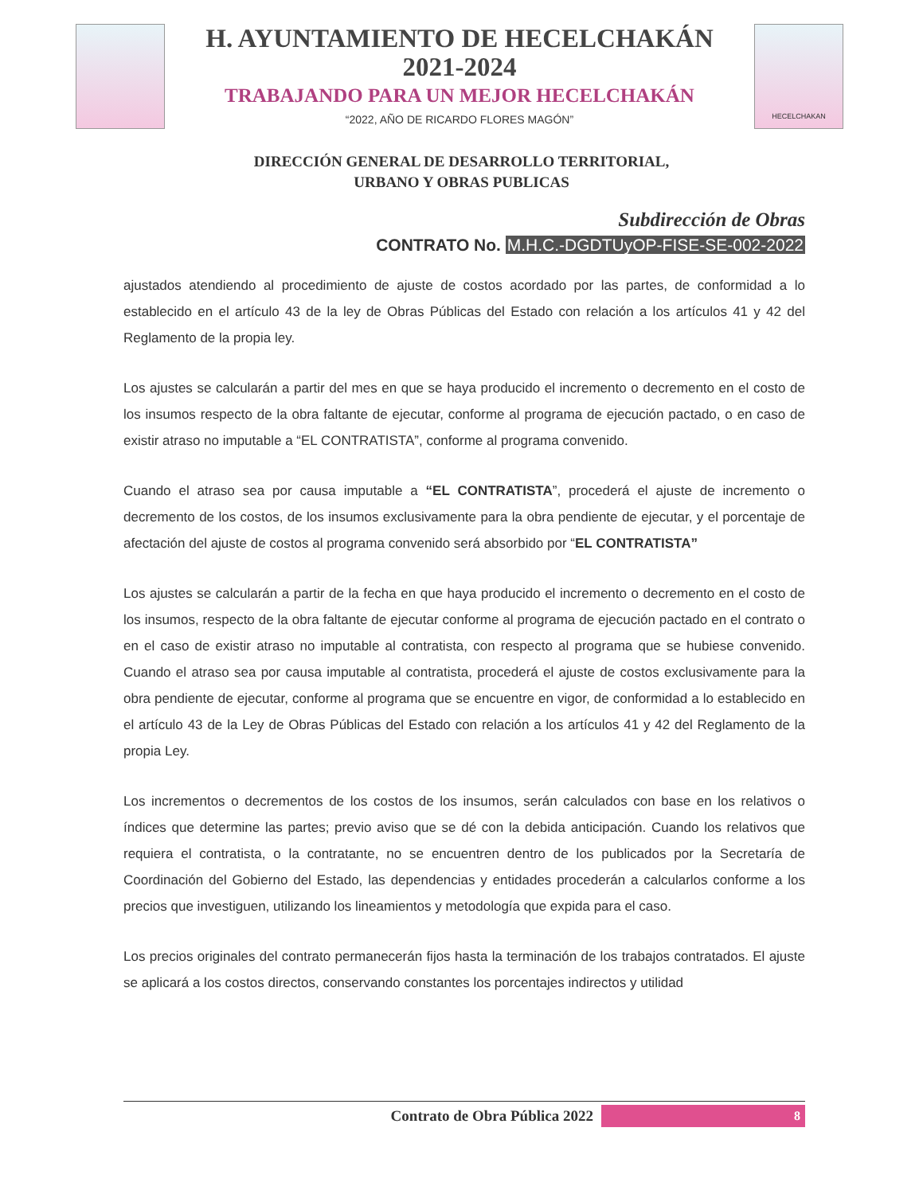H. AYUNTAMIENTO DE HECELCHAKÁN
2021-2024
TRABAJANDO PARA UN MEJOR HECELCHAKÁN
“2022, AÑO DE RICARDO FLORES MAGÓN”
HECELCHAKAN
DIRECCIÓN GENERAL DE DESARROLLO TERRITORIAL,
URBANO Y OBRAS PUBLICAS
Subdirección de Obras
CONTRATO No. M.H.C.-DGDTUyOP-FISE-SE-002-2022
ajustados atendiendo al procedimiento de ajuste de costos acordado por las partes, de conformidad a lo establecido en el artículo 43 de la ley de Obras Públicas del Estado con relación a los artículos 41 y 42 del Reglamento de la propia ley.
Los ajustes se calcularán a partir del mes en que se haya producido el incremento o decremento en el costo de los insumos respecto de la obra faltante de ejecutar, conforme al programa de ejecución pactado, o en caso de existir atraso no imputable a “EL CONTRATISTA”, conforme al programa convenido.
Cuando el atraso sea por causa imputable a “EL CONTRATISTA”, procederá el ajuste de incremento o decremento de los costos, de los insumos exclusivamente para la obra pendiente de ejecutar, y el porcentaje de afectación del ajuste de costos al programa convenido será absorbido por “EL CONTRATISTA”
Los ajustes se calcularán a partir de la fecha en que haya producido el incremento o decremento en el costo de los insumos, respecto de la obra faltante de ejecutar conforme al programa de ejecución pactado en el contrato o en el caso de existir atraso no imputable al contratista, con respecto al programa que se hubiese convenido. Cuando el atraso sea por causa imputable al contratista, procederá el ajuste de costos exclusivamente para la obra pendiente de ejecutar, conforme al programa que se encuentre en vigor, de conformidad a lo establecido en el artículo 43 de la Ley de Obras Públicas del Estado con relación a los artículos 41 y 42 del Reglamento de la propia Ley.
Los incrementos o decrementos de los costos de los insumos, serán calculados con base en los relativos o índices que determine las partes; previo aviso que se dé con la debida anticipación. Cuando los relativos que requiera el contratista, o la contratante, no se encuentren dentro de los publicados por la Secretaría de Coordinación del Gobierno del Estado, las dependencias y entidades procederán a calcularlos conforme a los precios que investiguen, utilizando los lineamientos y metodología que expida para el caso.
Los precios originales del contrato permanecerán fijos hasta la terminación de los trabajos contratados. El ajuste se aplicará a los costos directos, conservando constantes los porcentajes indirectos y utilidad
Contrato de Obra Pública 2022 8